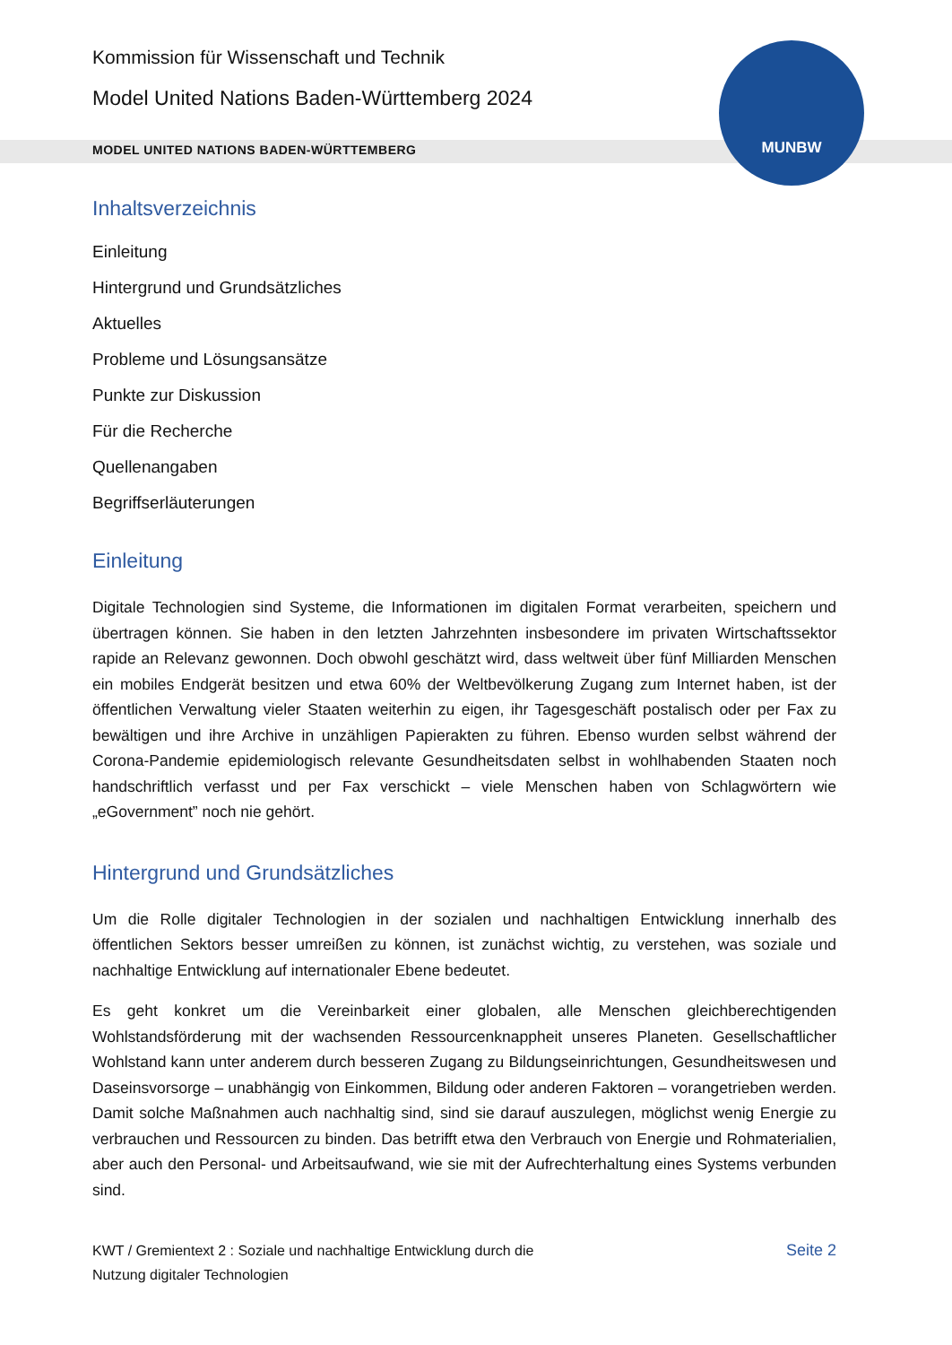MUNBW
Kommission für Wissenschaft und Technik
Model United Nations Baden-Württemberg 2024
MODEL UNITED NATIONS BADEN-WÜRTTEMBERG
Inhaltsverzeichnis
Einleitung
Hintergrund und Grundsätzliches
Aktuelles
Probleme und Lösungsansätze
Punkte zur Diskussion
Für die Recherche
Quellenangaben
Begriffserläuterungen
Einleitung
Digitale Technologien sind Systeme, die Informationen im digitalen Format verarbeiten, speichern und übertragen können. Sie haben in den letzten Jahrzehnten insbesondere im privaten Wirtschaftssektor rapide an Relevanz gewonnen. Doch obwohl geschätzt wird, dass weltweit über fünf Milliarden Menschen ein mobiles Endgerät besitzen und etwa 60% der Weltbevölkerung Zugang zum Internet haben, ist der öffentlichen Verwaltung vieler Staaten weiterhin zu eigen, ihr Tagesgeschäft postalisch oder per Fax zu bewältigen und ihre Archive in unzähligen Papierakten zu führen. Ebenso wurden selbst während der Corona-Pandemie epidemiologisch relevante Gesundheitsdaten selbst in wohlhabenden Staaten noch handschriftlich verfasst und per Fax verschickt – viele Menschen haben von Schlagwörtern wie „eGovernment” noch nie gehört.
Hintergrund und Grundsätzliches
Um die Rolle digitaler Technologien in der sozialen und nachhaltigen Entwicklung innerhalb des öffentlichen Sektors besser umreißen zu können, ist zunächst wichtig, zu verstehen, was soziale und nachhaltige Entwicklung auf internationaler Ebene bedeutet.
Es geht konkret um die Vereinbarkeit einer globalen, alle Menschen gleichberechtigenden Wohlstandsförderung mit der wachsenden Ressourcenknappheit unseres Planeten. Gesellschaftlicher Wohlstand kann unter anderem durch besseren Zugang zu Bildungseinrichtungen, Gesundheitswesen und Daseinsvorsorge – unabhängig von Einkommen, Bildung oder anderen Faktoren – vorangetrieben werden. Damit solche Maßnahmen auch nachhaltig sind, sind sie darauf auszulegen, möglichst wenig Energie zu verbrauchen und Ressourcen zu binden. Das betrifft etwa den Verbrauch von Energie und Rohmaterialien, aber auch den Personal- und Arbeitsaufwand, wie sie mit der Aufrechterhaltung eines Systems verbunden sind.
KWT / Gremientext 2 : Soziale und nachhaltige Entwicklung durch die
Nutzung digitaler Technologien
Seite 2